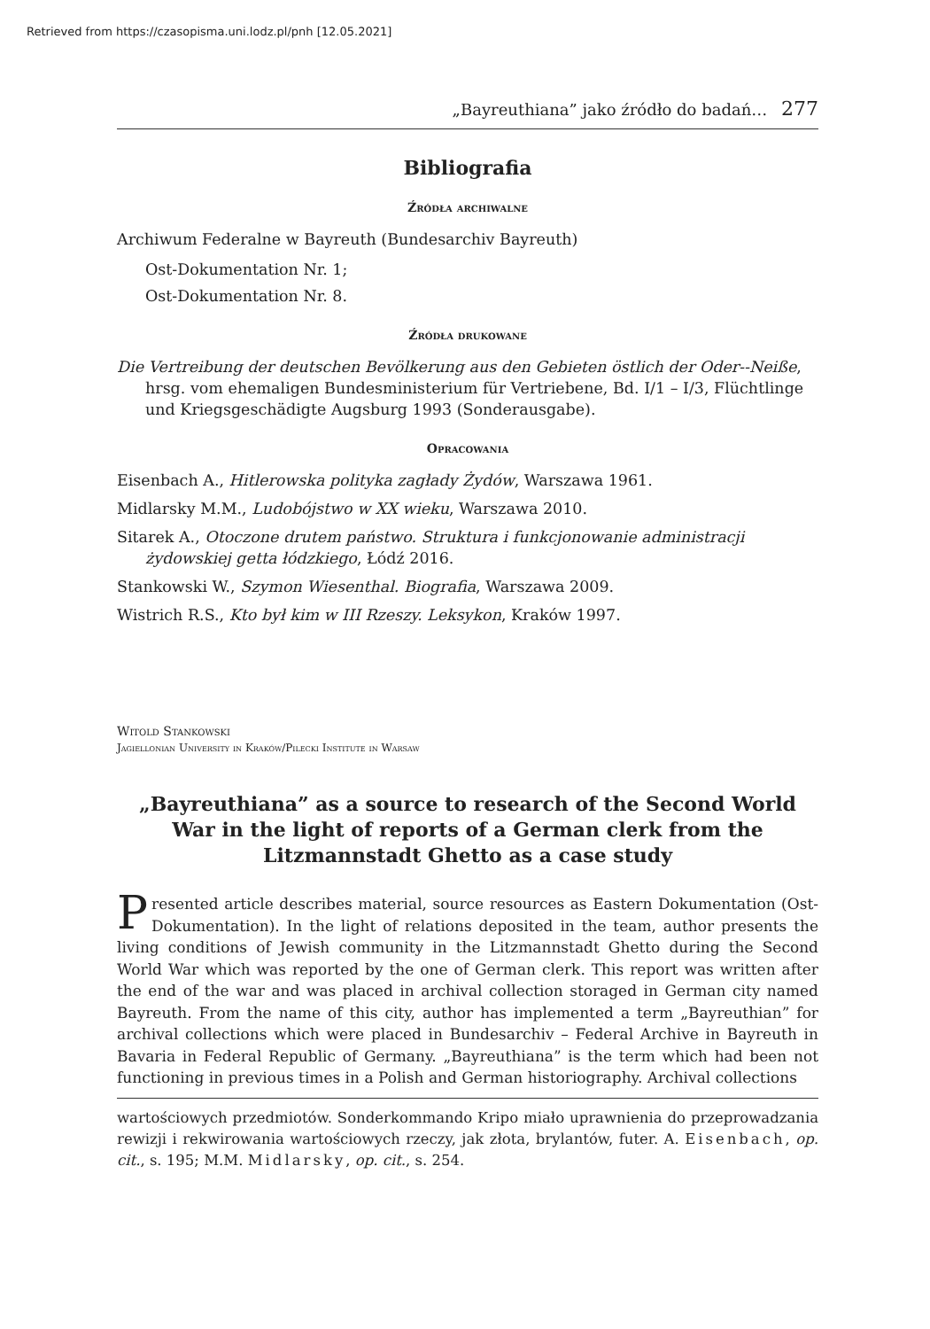Retrieved from https://czasopisma.uni.lodz.pl/pnh [12.05.2021]
„Bayreuthiana” jako źródło do badań… 277
Bibliografia
Źródła archiwalne
Archiwum Federalne w Bayreuth (Bundesarchiv Bayreuth)
Ost-Dokumentation Nr. 1;
Ost-Dokumentation Nr. 8.
Źródła drukowane
Die Vertreibung der deutschen Bevölkerung aus den Gebieten östlich der Oder--Neiße, hrsg. vom ehemaligen Bundesministerium für Vertriebene, Bd. I/1 – I/3, Flüchtlinge und Kriegsgeschädigte Augsburg 1993 (Sonderausgabe).
Opracowania
Eisenbach A., Hitlerowska polityka zagłady Żydów, Warszawa 1961.
Midlarsky M.M., Ludobójstwo w XX wieku, Warszawa 2010.
Sitarek A., Otoczone drutem państwo. Struktura i funkcjonowanie administracji żydowskiej getta łódzkiego, Łódź 2016.
Stankowski W., Szymon Wiesenthal. Biografia, Warszawa 2009.
Wistrich R.S., Kto był kim w III Rzeszy. Leksykon, Kraków 1997.
Witold Stankowski
Jagiellonian University in Kraków/Pilecki Institute in Warsaw
„Bayreuthiana” as a source to research of the Second World War in the light of reports of a German clerk from the Litzmannstadt Ghetto as a case study
Presented article describes material, source resources as Eastern Dokumentation (Ost-Dokumentation). In the light of relations deposited in the team, author presents the living conditions of Jewish community in the Litzmannstadt Ghetto during the Second World War which was reported by the one of German clerk. This report was written after the end of the war and was placed in archival collection storaged in German city named Bayreuth. From the name of this city, author has implemented a term „Bayreuthian” for archival collections which were placed in Bundesarchiv – Federal Archive in Bayreuth in Bavaria in Federal Republic of Germany. „Bayreuthiana” is the term which had been not functioning in previous times in a Polish and German historiography. Archival collections
wartościowych przedmiotów. Sonderkommando Kripo miało uprawnienia do przeprowadzania rewizji i rekwirowania wartościowych rzeczy, jak złota, brylantów, futer. A. Eisenbach, op. cit., s. 195; M.M. Midlarsky, op. cit., s. 254.